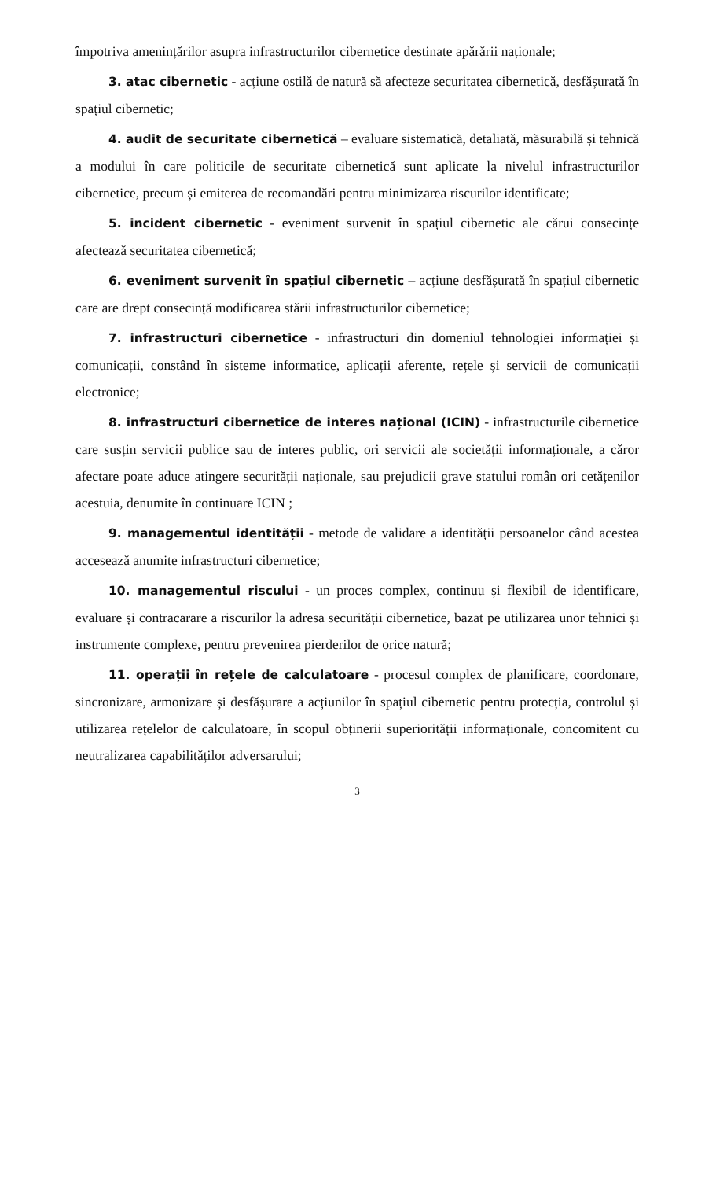împotriva amenințărilor asupra infrastructurilor cibernetice destinate apărării naționale;
3. atac cibernetic - acțiune ostilă de natură să afecteze securitatea cibernetică, desfășurată în spațiul cibernetic;
4. audit de securitate cibernetică – evaluare sistematică, detaliată, măsurabilă și tehnică a modului în care politicile de securitate cibernetică sunt aplicate la nivelul infrastructurilor cibernetice, precum și emiterea de recomandări pentru minimizarea riscurilor identificate;
5. incident cibernetic - eveniment survenit în spațiul cibernetic ale cărui consecințe afectează securitatea cibernetică;
6. eveniment survenit în spațiul cibernetic – acțiune desfășurată în spațiul cibernetic care are drept consecință modificarea stării infrastructurilor cibernetice;
7. infrastructuri cibernetice - infrastructuri din domeniul tehnologiei informației și comunicații, constând în sisteme informatice, aplicații aferente, rețele și servicii de comunicații electronice;
8. infrastructuri cibernetice de interes național (ICIN) - infrastructurile cibernetice care susțin servicii publice sau de interes public, ori servicii ale societății informaționale, a căror afectare poate aduce atingere securității naționale, sau prejudicii grave statului român ori cetățenilor acestuia, denumite în continuare ICIN ;
9. managementul identității - metode de validare a identității persoanelor când acestea accesează anumite infrastructuri cibernetice;
10. managementul riscului - un proces complex, continuu și flexibil de identificare, evaluare și contracarare a riscurilor la adresa securității cibernetice, bazat pe utilizarea unor tehnici și instrumente complexe, pentru prevenirea pierderilor de orice natură;
11. operații în rețele de calculatoare - procesul complex de planificare, coordonare, sincronizare, armonizare și desfășurare a acțiunilor în spațiul cibernetic pentru protecția, controlul și utilizarea rețelelor de calculatoare, în scopul obținerii superiorității informaționale, concomitent cu neutralizarea capabilităților adversarului;
3